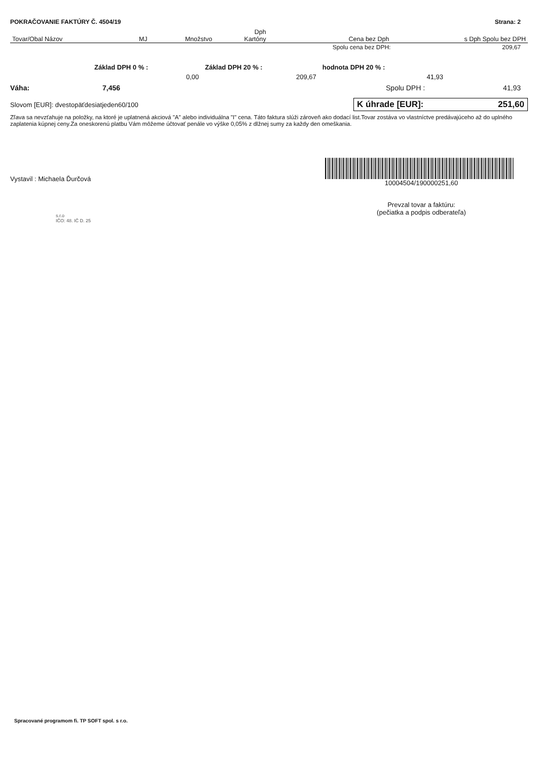POKRAČOVANIE FAKTÚRY Č. 4504/19 Strana: 2
| | | | Dph | | |
| --- | --- | --- | --- | --- | --- |
| Tovar/Obal Názov | MJ | Množstvo | Kartóny | Cena bez Dph | s Dph Spolu bez DPH |
| | | | | Spolu cena bez DPH: | 209,67 |
| Základ DPH 0 % : | Základ DPH 20 % : | hodnota DPH 20 % : |
| 0,00 | 209,67 | 41,93 |
Váha: 7,456 Spolu DPH : 41,93
Slovom [EUR]: dvestopäťdesiatjeden60/100
K úhrade [EUR]: 251,60
Zľava sa nevzťahuje na položky, na ktoré je uplatnená akciová "A" alebo individuálna "I" cena. Táto faktura slúži zároveň ako dodací list.Tovar zostáva vo vlastníctve predávajúceho až do uplného zaplatenia kúpnej ceny.Za oneskorenú platbu Vám môžeme účtovať penále vo výške 0,05% z dlžnej sumy za každy den omeškania.
Vystavil : Michaela Ďurčová
s.r.o
IČO: 48. IČ D. 25
10004504/190000251,60
Prevzal tovar a faktúru:
(pečiatka a podpis odberateľa)
Spracované programom fi. TP SOFT spol. s r.o.